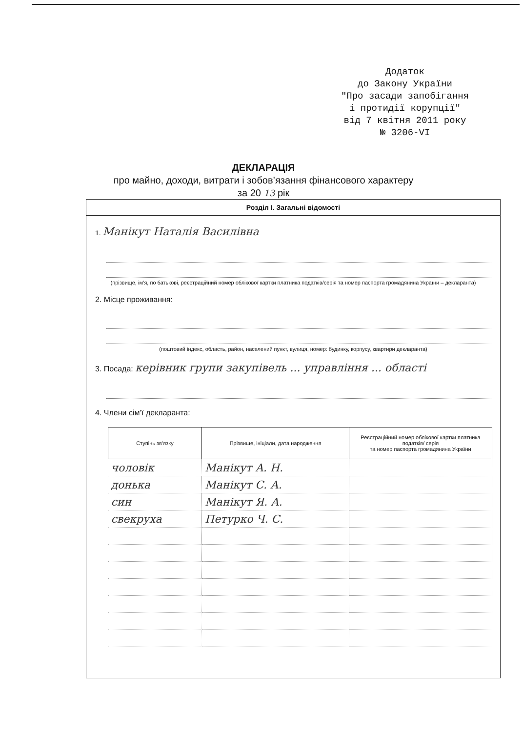Додаток
до Закону України
"Про засади запобігання
і протидії корупції"
від 7 квітня 2011 року
№ 3206-VI
ДЕКЛАРАЦІЯ
про майно, доходи, витрати і зобов’язання фінансового характеру
за 20 13 рік
Розділ I. Загальні відомості
1. Манікут Наталія Василівна
(прізвище, ім’я, по батькові, реєстраційний номер облікової картки платника податків/серія та номер паспорта громадянина України – декларанта)
2. Місце проживання:
(поштовий індекс, область, район, населений пункт, вулиця, номер: будинку, корпусу, квартири декларанта)
3. Посада: керівник групи закупівель ... управління ... області
4. Члени сім’ї декларанта:
| Ступінь зв’язку | Прізвище, ініціали, дата народження | Реєстраційний номер облікової картки платника податків/ серія та номер паспорта громадянина України |
| --- | --- | --- |
| чоловік | Манікут А. Н. | |
| донька | Манікут С. А. | |
| син | Манікут Я. А. | |
| свекруха | Петурко Ч. С. | |